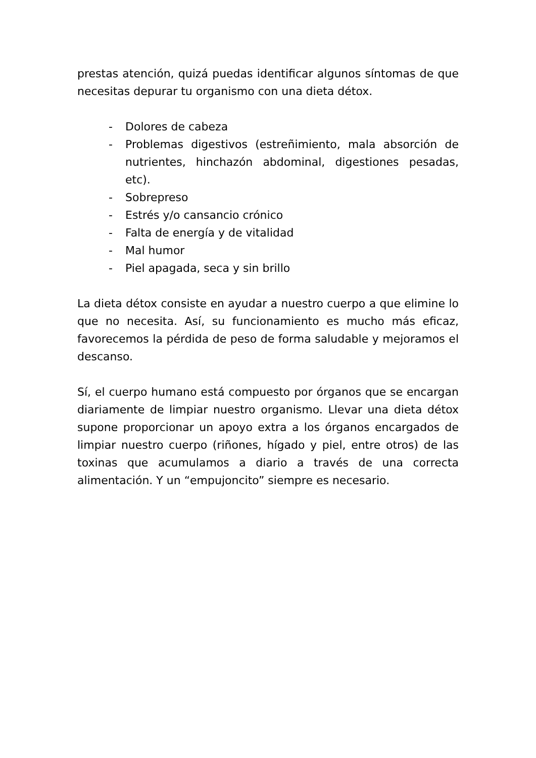prestas atención, quizá puedas identificar algunos síntomas de que necesitas depurar tu organismo con una dieta détox.
- Dolores de cabeza
- Problemas digestivos (estreñimiento, mala absorción de nutrientes, hinchazón abdominal, digestiones pesadas, etc).
- Sobrepreso
- Estrés y/o cansancio crónico
- Falta de energía y de vitalidad
- Mal humor
- Piel apagada, seca y sin brillo
La dieta détox consiste en ayudar a nuestro cuerpo a que elimine lo que no necesita. Así, su funcionamiento es mucho más eficaz, favorecemos la pérdida de peso de forma saludable y mejoramos el descanso.
Sí, el cuerpo humano está compuesto por órganos que se encargan diariamente de limpiar nuestro organismo. Llevar una dieta détox supone proporcionar un apoyo extra a los órganos encargados de limpiar nuestro cuerpo (riñones, hígado y piel, entre otros) de las toxinas que acumulamos a diario a través de una correcta alimentación. Y un “empujoncito” siempre es necesario.